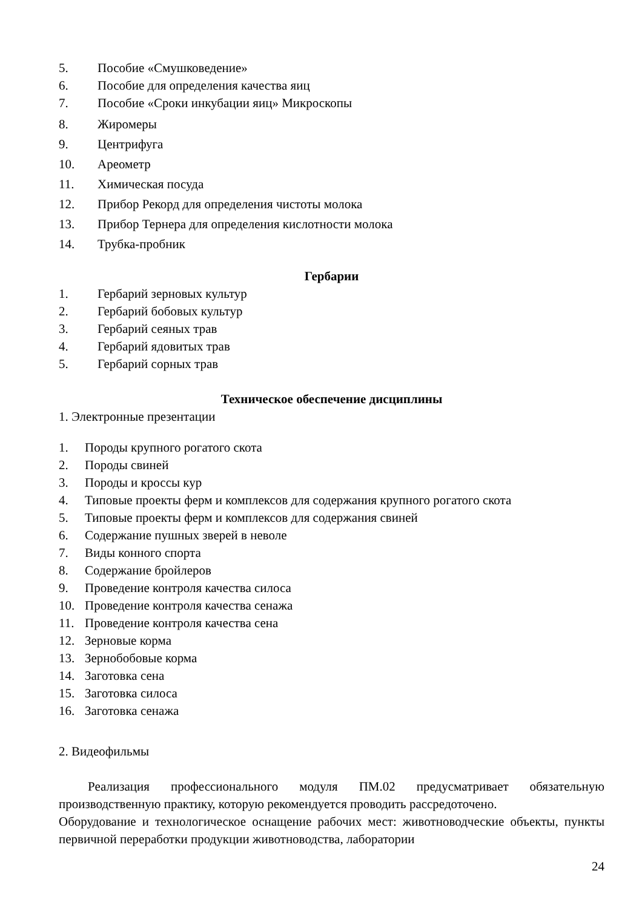5. Пособие «Смушковедение»
6. Пособие для определения качества яиц
7. Пособие «Сроки инкубации яиц» Микроскопы
8. Жиромеры
9. Центрифуга
10. Ареометр
11. Химическая посуда
12. Прибор Рекорд для определения чистоты молока
13. Прибор Тернера для определения кислотности молока
14. Трубка-пробник
Гербарии
1. Гербарий зерновых культур
2. Гербарий бобовых культур
3. Гербарий сеяных трав
4. Гербарий ядовитых трав
5. Гербарий сорных трав
Техническое обеспечение дисциплины
1. Электронные презентации
1. Породы крупного рогатого скота
2. Породы свиней
3. Породы и кроссы кур
4. Типовые проекты ферм и комплексов для содержания крупного рогатого скота
5. Типовые проекты ферм и комплексов для содержания свиней
6. Содержание пушных зверей в неволе
7. Виды конного спорта
8. Содержание бройлеров
9. Проведение контроля качества силоса
10. Проведение контроля качества сенажа
11. Проведение контроля качества сена
12. Зерновые корма
13. Зернобобовые корма
14. Заготовка сена
15. Заготовка силоса
16. Заготовка сенажа
2. Видеофильмы
Реализация профессионального модуля ПМ.02 предусматривает обязательную производственную практику, которую рекомендуется проводить рассредоточено.
Оборудование и технологическое оснащение рабочих мест: животноводческие объекты, пункты первичной переработки продукции животноводства, лаборатории
24